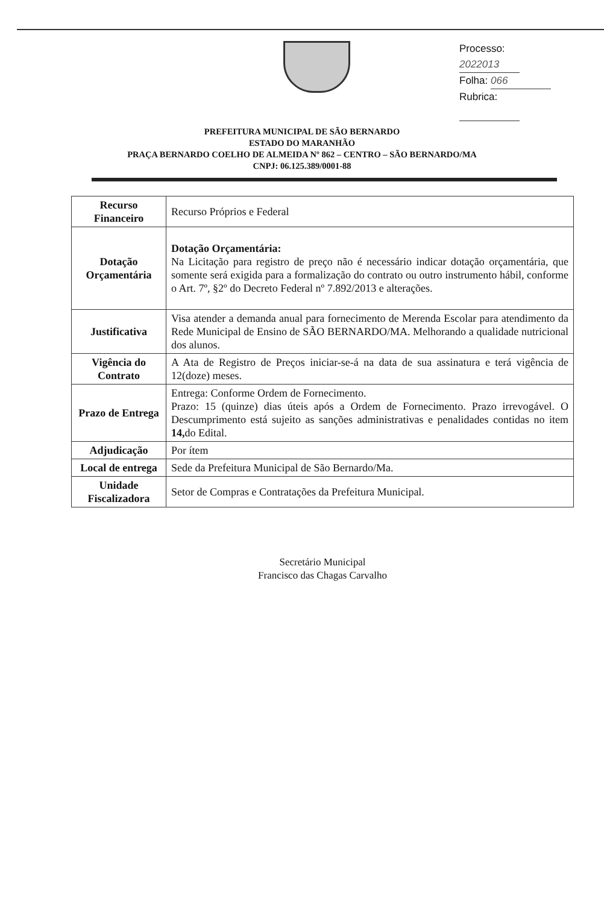Processo: 2022013
Folha: 066
Rubrica:
PREFEITURA MUNICIPAL DE SÃO BERNARDO
ESTADO DO MARANHÃO
PRAÇA BERNARDO COELHO DE ALMEIDA Nº 862 – CENTRO – SÃO BERNARDO/MA
CNPJ: 06.125.389/0001-88
| Recurso Financeiro | Recurso Próprios e Federal |
| Dotação Orçamentária | Dotação Orçamentária: Na Licitação para registro de preço não é necessário indicar dotação orçamentária, que somente será exigida para a formalização do contrato ou outro instrumento hábil, conforme o Art. 7º, §2º do Decreto Federal nº 7.892/2013 e alterações. |
| Justificativa | Visa atender a demanda anual para fornecimento de Merenda Escolar para atendimento da Rede Municipal de Ensino de SÃO BERNARDO/MA. Melhorando a qualidade nutricional dos alunos. |
| Vigência do Contrato | A Ata de Registro de Preços iniciar-se-á na data de sua assinatura e terá vigência de 12(doze) meses. |
| Prazo de Entrega | Entrega: Conforme Ordem de Fornecimento. Prazo: 15 (quinze) dias úteis após a Ordem de Fornecimento. Prazo irrevogável. O Descumprimento está sujeito as sanções administrativas e penalidades contidas no item 14, do Edital. |
| Adjudicação | Por ítem |
| Local de entrega | Sede da Prefeitura Municipal de São Bernardo/Ma. |
| Unidade Fiscalizadora | Setor de Compras e Contratações da Prefeitura Municipal. |
Secretário Municipal
Francisco das Chagas Carvalho